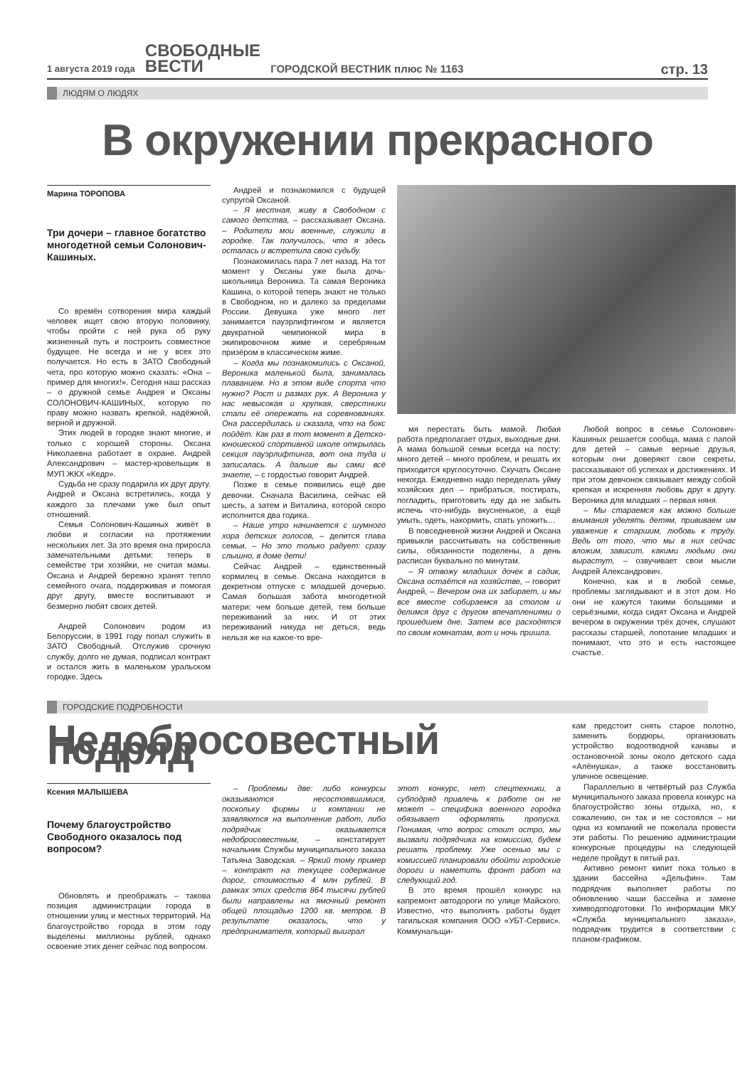1 августа 2019 года СВОБОДНЫЕ
ВЕСТИ ГОРОДСКОЙ ВЕСТНИК плюс № 1163 стр. 13
ЛЮДЯМ О ЛЮДЯХ
В окружении прекрасного
Марина ТОРОПОВА
Три дочери – главное богатство многодетной семьи Солонович-Кашиных.
Со времён сотворения мира каждый человек ищет свою вторую половинку, чтобы пройти с ней рука об руку жизненный путь и построить совместное будущее. Не всегда и не у всех это получается. Но есть в ЗАТО Свободный чета, про которую можно сказать: «Она – пример для многих!». Сегодня наш рассказ – о дружной семье Андрея и Оксаны СОЛОНОВИЧ-КАШИНЫХ, которую по праву можно назвать крепкой, надёжной, верной и дружной.
Этих людей в городке знают многие, и только с хорошей стороны. Оксана Николаевна работает в охране. Андрей Александрович – мастер-кровельщик в МУП ЖКХ «Кедр».
Судьба не сразу подарила их друг другу. Андрей и Оксана встретились, когда у каждого за плечами уже был опыт отношений.
Семья Солонович-Кашиных живёт в любви и согласии на протяжении нескольких лет. За это время она приросла замечательными детьми: теперь в семействе три хозяйки, не считая мамы. Оксана и Андрей бережно хранят тепло семейного очага, поддерживая и помогая друг другу, вместе воспитывают и безмерно любят своих детей.
Андрей Солонович родом из Белоруссии, в 1991 году попал служить в ЗАТО Свободный. Отслужив срочную службу, долго не думая, подписал контракт и остался жить в маленьком уральском городке. Здесь
Андрей и познакомился с будущей супругой Оксаной.
– Я местная, живу в Свободном с самого детства, – рассказывает Оксана. – Родители мои военные, служили в городке. Так получилось, что я здесь осталась и встретила свою судьбу.
Познакомилась пара 7 лет назад. На тот момент у Оксаны уже была дочь-школьница Вероника. Та самая Вероника Кашина, о которой теперь знают не только в Свободном, но и далеко за пределами России. Девушка уже много лет занимается пауэрлифтингом и является двукратной чемпионкой мира в экипировочном жиме и серебряным призёром в классическом жиме.
– Когда мы познакомились с Оксаной, Вероника маленькой была, занималась плаванием. Но в этом виде спорта что нужно? Рост и размах рук. А Вероника у нас невысокая и хрупкая, сверстники стали её опережать на соревнованиях. Она рассердилась и сказала, что на бокс пойдёт. Как раз в тот момент в Детско-юношеской спортивной школе открылась секция пауэрлифтинга, вот она туда и записалась. А дальше вы сами всё знаете, – с гордостью говорит Андрей.
Позже в семье появились ещё две девочки. Сначала Василина, сейчас ей шесть, а затем и Виталина, которой скоро исполнится два годика.
– Наше утро начинается с шумного хора детских голосов, – делится глава семьи. – Но это только радует: сразу слышно, в доме дети!
Сейчас Андрей – единственный кормилец в семье. Оксана находится в декретном отпуске с младшей дочерью. Самая большая забота многодетной матери: чем больше детей, тем больше переживаний за них. И от этих переживаний никуда не деться, ведь нельзя же на какое-то вре-
мя перестать быть мамой. Любая работа предполагает отдых, выходные дни. А мама большой семьи всегда на посту: много детей – много проблем, и решать их приходится круглосуточно. Скучать Оксане некогда. Ежедневно надо переделать уйму хозяйских дел – прибраться, постирать, погладить, приготовить еду да не забыть испечь что-нибудь вкусненькое, а ещё умыть, одеть, накормить, спать уложить…
В повседневной жизни Андрей и Оксана привыкли рассчитывать на собственные силы, обязанности поделены, а день расписан буквально по минутам.
– Я отвожу младших дочек в садик, Оксана остаётся на хозяйстве, – говорит Андрей, – Вечером она их забирает, и мы все вместе собираемся за столом и делимся друг с другом впечатлениями о прошедшем дне. Затем все расходятся по своим комнатам, вот и ночь пришла.
Любой вопрос в семье Солонович-Кашиных решается сообща, мама с папой для детей – самые верные друзья, которым они доверяют свои секреты, рассказывают об успехах и достижениях. И при этом девчонок связывает между собой крепкая и искренняя любовь друг к другу. Вероника для младших – первая няня.
– Мы стараемся как можно больше внимания уделять детям, прививаем им уважение к старшим, любовь к труду. Ведь от того, что мы в них сейчас вложим, зависит, какими людьми они вырастут, – озвучивает свои мысли Андрей Александрович.
Конечно, как и в любой семье, проблемы заглядывают и в этот дом. Но они не кажутся такими большими и серьёзными, когда сидят Оксана и Андрей вечером в окружении трёх дочек, слушают рассказы старшей, лопотание младших и понимают, что это и есть настоящее счастье.
ГОРОДСКИЕ ПОДРОБНОСТИ
Недобросовестный подряд
Ксения МАЛЫШЕВА
Почему благоустройство Свободного оказалось под вопросом?
Обновлять и преображать – такова позиция администрации города в отношении улиц и местных территорий. На благоустройство города в этом году выделены миллионы рублей, однако освоение этих денег сейчас под вопросом.
– Проблемы две: либо конкурсы оказываются несостоявшимися, поскольку фирмы и компании не заявляются на выполнение работ, либо подрядчик оказывается недобросовестным, – констатирует начальник Службы муниципального заказа Татьяна Заводская. – Яркий тому пример – контракт на текущее содержание дорог, стоимостью 4 млн рублей. В рамках этих средств 864 тысячи рублей были направлены на ямочный ремонт общей площадью 1200 кв. метров. В результате оказалось, что у предпринимателя, который выиграл
этот конкурс, нет спецтехники, а субподряд привлечь к работе он не может – специфика военного городка обязывает оформлять пропуска. Понимая, что вопрос стоит остро, мы вызвали подрядчика на комиссию, будем решать проблему. Уже осенью мы с комиссией планировали обойти городские дороги и наметить фронт работ на следующий год.
В это время прошёл конкурс на капремонт автодороги по улице Майского. Известно, что выполнять работы будет тагильская компания ООО «УБТ-Сервис». Коммунальщи-
кам предстоит снять старое полотно, заменить бордюры, организовать устройство водоотводной канавы и остановочной зоны около детского сада «Алёнушка», а также восстановить уличное освещение.
Параллельно в четвёртый раз Служба муниципального заказа провела конкурс на благоустройство зоны отдыха, но, к сожалению, он так и не состоялся – ни одна из компаний не пожелала провести эти работы. По решению администрации конкурсные процедуры на следующей неделе пройдут в пятый раз.
Активно ремонт кипит пока только в здании бассейна «Дельфин». Там подрядчик выполняет работы по обновлению чаши бассейна и замене химводоподготовки. По информации МКУ «Служба муниципального заказа», подрядчик трудится в соответствии с планом-графиком.